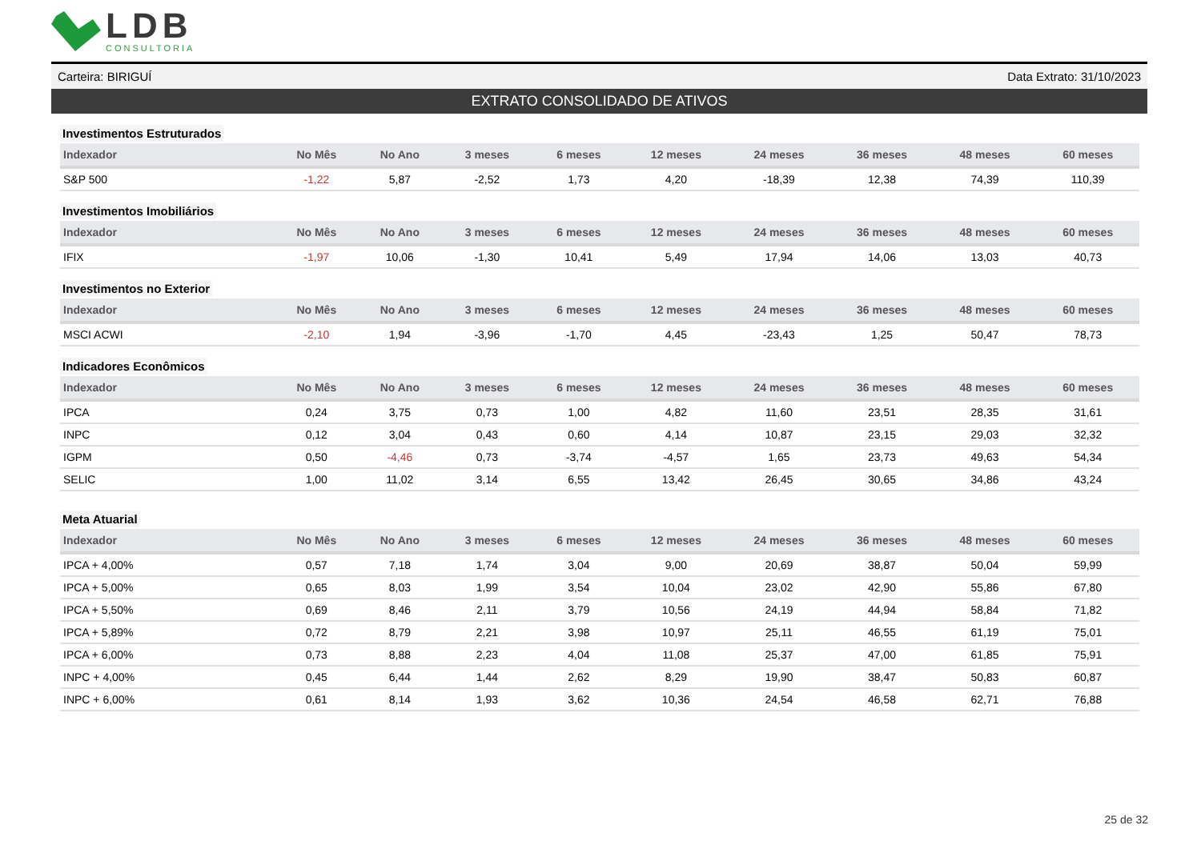LDB
CONSULTORIA
Carteira: BIRIGUÍ Data Extrato: 31/10/2023
EXTRATO CONSOLIDADO DE ATIVOS
Investimentos Estruturados
| Indexador | No Mês | No Ano | 3 meses | 6 meses | 12 meses | 24 meses | 36 meses | 48 meses | 60 meses |
| --- | --- | --- | --- | --- | --- | --- | --- | --- | --- |
| S&P 500 | -1,22 | 5,87 | -2,52 | 1,73 | 4,20 | -18,39 | 12,38 | 74,39 | 110,39 |
Investimentos Imobiliários
| Indexador | No Mês | No Ano | 3 meses | 6 meses | 12 meses | 24 meses | 36 meses | 48 meses | 60 meses |
| --- | --- | --- | --- | --- | --- | --- | --- | --- | --- |
| IFIX | -1,97 | 10,06 | -1,30 | 10,41 | 5,49 | 17,94 | 14,06 | 13,03 | 40,73 |
Investimentos no Exterior
| Indexador | No Mês | No Ano | 3 meses | 6 meses | 12 meses | 24 meses | 36 meses | 48 meses | 60 meses |
| --- | --- | --- | --- | --- | --- | --- | --- | --- | --- |
| MSCI ACWI | -2,10 | 1,94 | -3,96 | -1,70 | 4,45 | -23,43 | 1,25 | 50,47 | 78,73 |
Indicadores Econômicos
| Indexador | No Mês | No Ano | 3 meses | 6 meses | 12 meses | 24 meses | 36 meses | 48 meses | 60 meses |
| --- | --- | --- | --- | --- | --- | --- | --- | --- | --- |
| IPCA | 0,24 | 3,75 | 0,73 | 1,00 | 4,82 | 11,60 | 23,51 | 28,35 | 31,61 |
| INPC | 0,12 | 3,04 | 0,43 | 0,60 | 4,14 | 10,87 | 23,15 | 29,03 | 32,32 |
| IGPM | 0,50 | -4,46 | 0,73 | -3,74 | -4,57 | 1,65 | 23,73 | 49,63 | 54,34 |
| SELIC | 1,00 | 11,02 | 3,14 | 6,55 | 13,42 | 26,45 | 30,65 | 34,86 | 43,24 |
Meta Atuarial
| Indexador | No Mês | No Ano | 3 meses | 6 meses | 12 meses | 24 meses | 36 meses | 48 meses | 60 meses |
| --- | --- | --- | --- | --- | --- | --- | --- | --- | --- |
| IPCA + 4,00% | 0,57 | 7,18 | 1,74 | 3,04 | 9,00 | 20,69 | 38,87 | 50,04 | 59,99 |
| IPCA + 5,00% | 0,65 | 8,03 | 1,99 | 3,54 | 10,04 | 23,02 | 42,90 | 55,86 | 67,80 |
| IPCA + 5,50% | 0,69 | 8,46 | 2,11 | 3,79 | 10,56 | 24,19 | 44,94 | 58,84 | 71,82 |
| IPCA + 5,89% | 0,72 | 8,79 | 2,21 | 3,98 | 10,97 | 25,11 | 46,55 | 61,19 | 75,01 |
| IPCA + 6,00% | 0,73 | 8,88 | 2,23 | 4,04 | 11,08 | 25,37 | 47,00 | 61,85 | 75,91 |
| INPC + 4,00% | 0,45 | 6,44 | 1,44 | 2,62 | 8,29 | 19,90 | 38,47 | 50,83 | 60,87 |
| INPC + 6,00% | 0,61 | 8,14 | 1,93 | 3,62 | 10,36 | 24,54 | 46,58 | 62,71 | 76,88 |
25 de 32